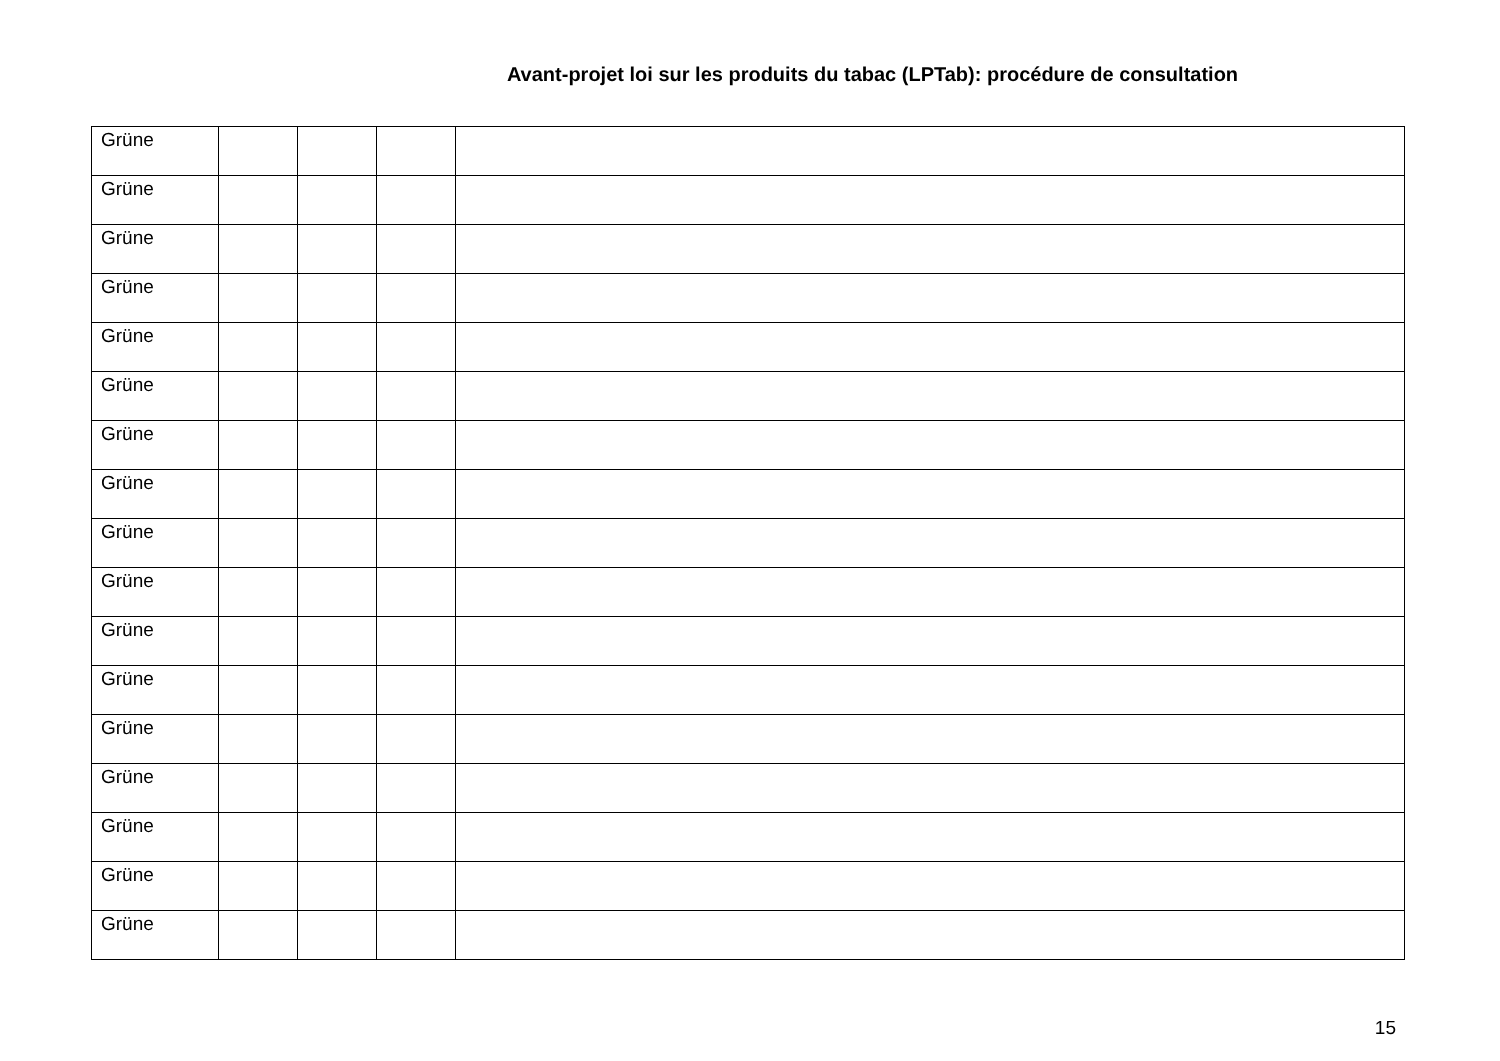Avant-projet loi sur les produits du tabac (LPTab): procédure de consultation
| Grüne | | | | |
| Grüne | | | | |
| Grüne | | | | |
| Grüne | | | | |
| Grüne | | | | |
| Grüne | | | | |
| Grüne | | | | |
| Grüne | | | | |
| Grüne | | | | |
| Grüne | | | | |
| Grüne | | | | |
| Grüne | | | | |
| Grüne | | | | |
| Grüne | | | | |
| Grüne | | | | |
| Grüne | | | | |
| Grüne | | | | |
15